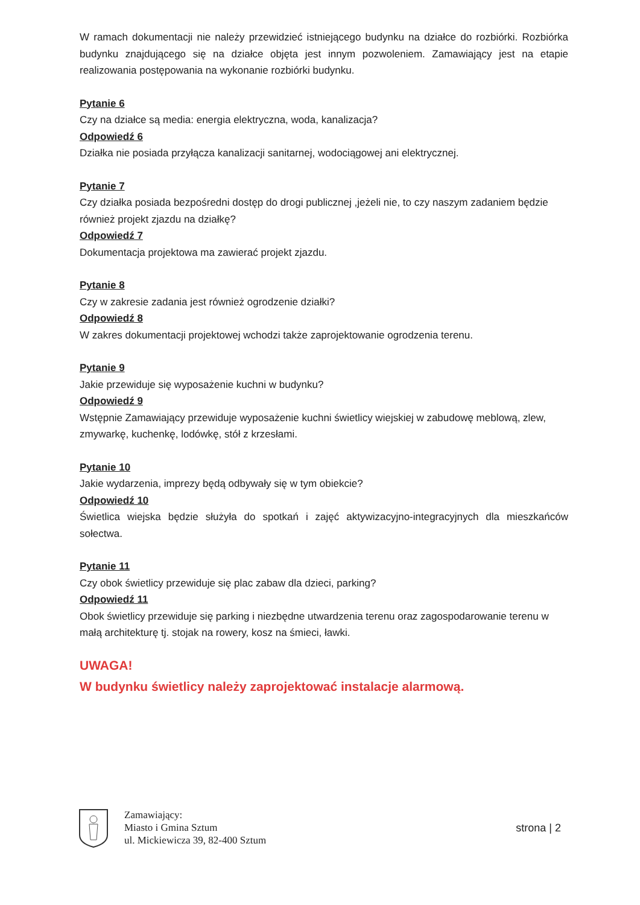W ramach dokumentacji nie należy przewidzieć istniejącego budynku na działce do rozbiórki. Rozbiórka budynku znajdującego się na działce objęta jest innym pozwoleniem. Zamawiający jest na etapie realizowania postępowania na wykonanie rozbiórki budynku.
Pytanie 6
Czy na działce są media: energia elektryczna, woda, kanalizacja?
Odpowiedź 6
Działka nie posiada przyłącza kanalizacji sanitarnej, wodociągowej ani elektrycznej.
Pytanie 7
Czy działka posiada bezpośredni dostęp do drogi publicznej ,jeżeli nie, to czy naszym zadaniem będzie również projekt zjazdu na działkę?
Odpowiedź 7
Dokumentacja projektowa ma zawierać projekt zjazdu.
Pytanie 8
Czy w zakresie zadania jest również ogrodzenie działki?
Odpowiedź 8
W zakres dokumentacji projektowej wchodzi także zaprojektowanie ogrodzenia terenu.
Pytanie 9
Jakie przewiduje się wyposażenie kuchni w budynku?
Odpowiedź 9
Wstępnie Zamawiający przewiduje wyposażenie kuchni świetlicy wiejskiej w zabudowę meblową, zlew, zmywarkę, kuchenkę, lodówkę, stół z krzesłami.
Pytanie 10
Jakie wydarzenia, imprezy będą odbywały się w tym obiekcie?
Odpowiedź 10
Świetlica wiejska będzie służyła do spotkań i zajęć aktywizacyjno-integracyjnych dla mieszkańców sołectwa.
Pytanie 11
Czy obok świetlicy przewiduje się plac zabaw dla dzieci, parking?
Odpowiedź 11
Obok świetlicy przewiduje się parking i niezbędne utwardzenia terenu oraz zagospodarowanie terenu w małą architekturę tj. stojak na rowery, kosz na śmieci, ławki.
UWAGA!
W budynku świetlicy należy zaprojektować instalacje alarmową.
Zamawiający:
Miasto i Gmina Sztum
ul. Mickiewicza 39, 82-400 Sztum
strona | 2